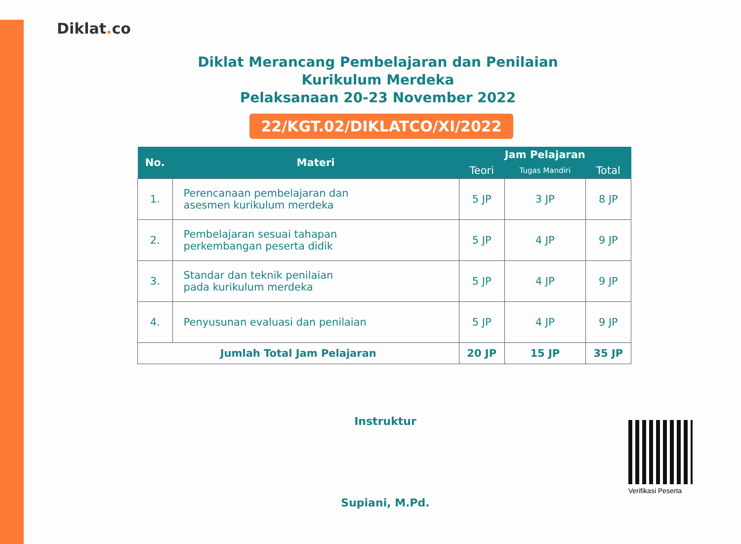Diklat. co
Diklat Merancang Pembelajaran dan Penilaian
Kurikulum Merdeka
Pelaksanaan 20-23 November 2022
22/KGT.02/DIKLATCO/XI/2022
| No. | Materi | Jam Pelajaran | | |
| --- | --- | --- | --- | --- |
| | | Teori | Tugas Mandiri | Total |
| 1. | Perencanaan pembelajaran dan asesmen kurikulum merdeka | 5 JP | 3 JP | 8 JP |
| 2. | Pembelajaran sesuai tahapan perkembangan peserta didik | 5 JP | 4 JP | 9 JP |
| 3. | Standar dan teknik penilaian pada kurikulum merdeka | 5 JP | 4 JP | 9 JP |
| 4. | Penyusunan evaluasi dan penilaian | 5 JP | 4 JP | 9 JP |
| Jumlah Total Jam Pelajaran | | 20 JP | 15 JP | 35 JP |
Instruktur
Supiani, M.Pd.
Verifikasi Peserta